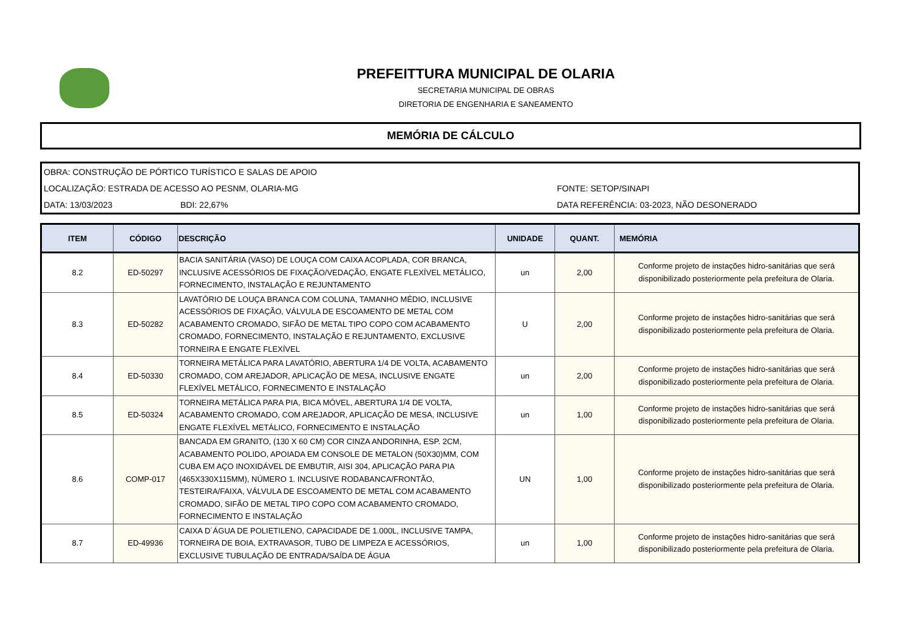PREFEITTURA MUNICIPAL DE OLARIA
SECRETARIA MUNICIPAL DE OBRAS
DIRETORIA DE ENGENHARIA E SANEAMENTO
MEMÓRIA DE CÁLCULO
OBRA: CONSTRUÇÃO DE PÓRTICO TURÍSTICO E SALAS DE APOIO
LOCALIZAÇÃO: ESTRADA DE ACESSO AO PESNM, OLARIA-MG FONTE: SETOP/SINAPI
DATA: 13/03/2023 BDI: 22,67% DATA REFERÊNCIA: 03-2023, NÃO DESONERADO
| ITEM | CÓDIGO | DESCRIÇÃO | UNIDADE | QUANT. | MEMÓRIA |
| --- | --- | --- | --- | --- | --- |
| 8.2 | ED-50297 | BACIA SANITÁRIA (VASO) DE LOUÇA COM CAIXA ACOPLADA, COR BRANCA, INCLUSIVE ACESSÓRIOS DE FIXAÇÃO/VEDAÇÃO, ENGATE FLEXÍVEL METÁLICO, FORNECIMENTO, INSTALAÇÃO E REJUNTAMENTO | un | 2,00 | Conforme projeto de instações hidro-sanitárias que será disponibilizado posteriormente pela prefeitura de Olaria. |
| 8.3 | ED-50282 | LAVATÓRIO DE LOUÇA BRANCA COM COLUNA, TAMANHO MÉDIO, INCLUSIVE ACESSÓRIOS DE FIXAÇÃO, VÁLVULA DE ESCOAMENTO DE METAL COM ACABAMENTO CROMADO, SIFÃO DE METAL TIPO COPO COM ACABAMENTO CROMADO, FORNECIMENTO, INSTALAÇÃO E REJUNTAMENTO, EXCLUSIVE TORNEIRA E ENGATE FLEXÍVEL | U | 2,00 | Conforme projeto de instações hidro-sanitárias que será disponibilizado posteriormente pela prefeitura de Olaria. |
| 8.4 | ED-50330 | TORNEIRA METÁLICA PARA LAVATÓRIO, ABERTURA 1/4 DE VOLTA, ACABAMENTO CROMADO, COM AREJADOR, APLICAÇÃO DE MESA, INCLUSIVE ENGATE FLEXÍVEL METÁLICO, FORNECIMENTO E INSTALAÇÃO | un | 2,00 | Conforme projeto de instações hidro-sanitárias que será disponibilizado posteriormente pela prefeitura de Olaria. |
| 8.5 | ED-50324 | TORNEIRA METÁLICA PARA PIA, BICA MÓVEL, ABERTURA 1/4 DE VOLTA, ACABAMENTO CROMADO, COM AREJADOR, APLICAÇÃO DE MESA, INCLUSIVE ENGATE FLEXÍVEL METÁLICO, FORNECIMENTO E INSTALAÇÃO | un | 1,00 | Conforme projeto de instações hidro-sanitárias que será disponibilizado posteriormente pela prefeitura de Olaria. |
| 8.6 | COMP-017 | BANCADA EM GRANITO, (130 X 60 CM) COR CINZA ANDORINHA, ESP. 2CM, ACABAMENTO POLIDO, APOIADA EM CONSOLE DE METALON (50X30)MM, COM CUBA EM AÇO INOXIDÁVEL DE EMBUTIR, AISI 304, APLICAÇÃO PARA PIA (465X330X115MM), NÚMERO 1. INCLUSIVE RODABANCA/FRONTÃO, TESTEIRA/FAIXA, VÁLVULA DE ESCOAMENTO DE METAL COM ACABAMENTO CROMADO, SIFÃO DE METAL TIPO COPO COM ACABAMENTO CROMADO, FORNECIMENTO E INSTALAÇÃO | UN | 1,00 | Conforme projeto de instações hidro-sanitárias que será disponibilizado posteriormente pela prefeitura de Olaria. |
| 8.7 | ED-49936 | CAIXA D´ÁGUA DE POLIETILENO, CAPACIDADE DE 1.000L, INCLUSIVE TAMPA, TORNEIRA DE BOIA, EXTRAVASOR, TUBO DE LIMPEZA E ACESSÓRIOS, EXCLUSIVE TUBULAÇÃO DE ENTRADA/SAÍDA DE ÁGUA | un | 1,00 | Conforme projeto de instações hidro-sanitárias que será disponibilizado posteriormente pela prefeitura de Olaria. |